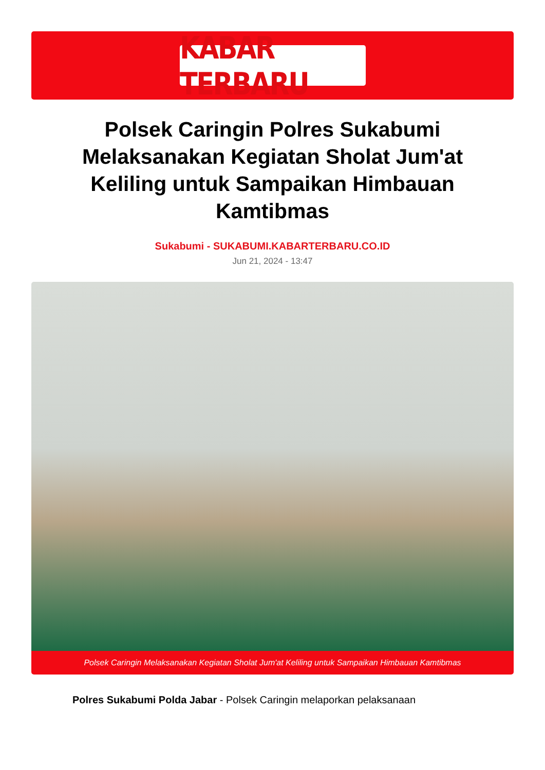KABAR TERBARU
Polsek Caringin Polres Sukabumi Melaksanakan Kegiatan Sholat Jum'at Keliling untuk Sampaikan Himbauan Kamtibmas
Sukabumi - SUKABUMI.KABARTERBARU.CO.ID
Jun 21, 2024 - 13:47
Polsek Caringin Melaksanakan Kegiatan Sholat Jum'at Keliling untuk Sampaikan Himbauan Kamtibmas
Polres Sukabumi Polda Jabar - Polsek Caringin melaporkan pelaksanaan